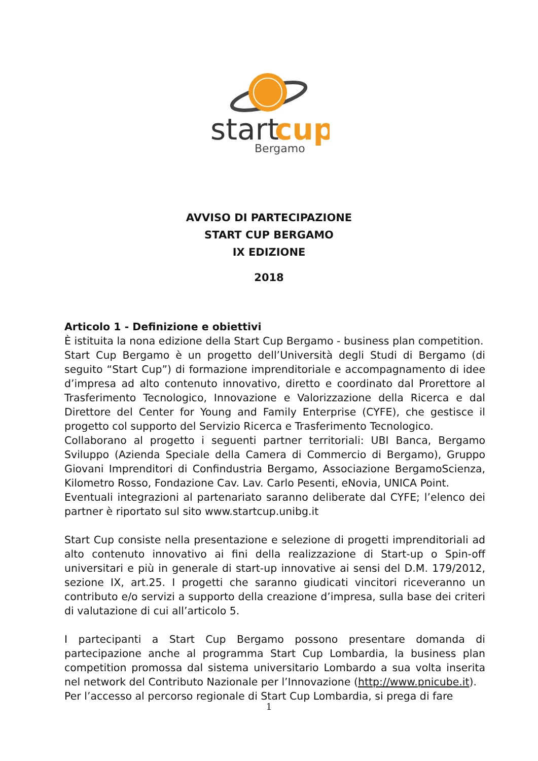start
cup
Bergamo
AVVISO DI PARTECIPAZIONE
START CUP BERGAMO
IX EDIZIONE
2018
Articolo 1 - Definizione e obiettivi
È istituita la nona edizione della Start Cup Bergamo - business plan competition.
Start Cup Bergamo è un progetto dell’Università degli Studi di Bergamo (di seguito “Start Cup”) di formazione imprenditoriale e accompagnamento di idee d’impresa ad alto contenuto innovativo, diretto e coordinato dal Prorettore al Trasferimento Tecnologico, Innovazione e Valorizzazione della Ricerca e dal Direttore del Center for Young and Family Enterprise (CYFE), che gestisce il progetto col supporto del Servizio Ricerca e Trasferimento Tecnologico.
Collaborano al progetto i seguenti partner territoriali: UBI Banca, Bergamo Sviluppo (Azienda Speciale della Camera di Commercio di Bergamo), Gruppo Giovani Imprenditori di Confindustria Bergamo, Associazione BergamoScienza, Kilometro Rosso, Fondazione Cav. Lav. Carlo Pesenti, eNovia, UNICA Point.
Eventuali integrazioni al partenariato saranno deliberate dal CYFE; l’elenco dei partner è riportato sul sito www.startcup.unibg.it
Start Cup consiste nella presentazione e selezione di progetti imprenditoriali ad alto contenuto innovativo ai fini della realizzazione di Start-up o Spin-off universitari e più in generale di start-up innovative ai sensi del D.M. 179/2012, sezione IX, art.25. I progetti che saranno giudicati vincitori riceveranno un contributo e/o servizi a supporto della creazione d’impresa, sulla base dei criteri di valutazione di cui all’articolo 5.
I partecipanti a Start Cup Bergamo possono presentare domanda di partecipazione anche al programma Start Cup Lombardia, la business plan competition promossa dal sistema universitario Lombardo a sua volta inserita nel network del Contributo Nazionale per l’Innovazione (http://www.pnicube.it).
Per l’accesso al percorso regionale di Start Cup Lombardia, si prega di fare
1